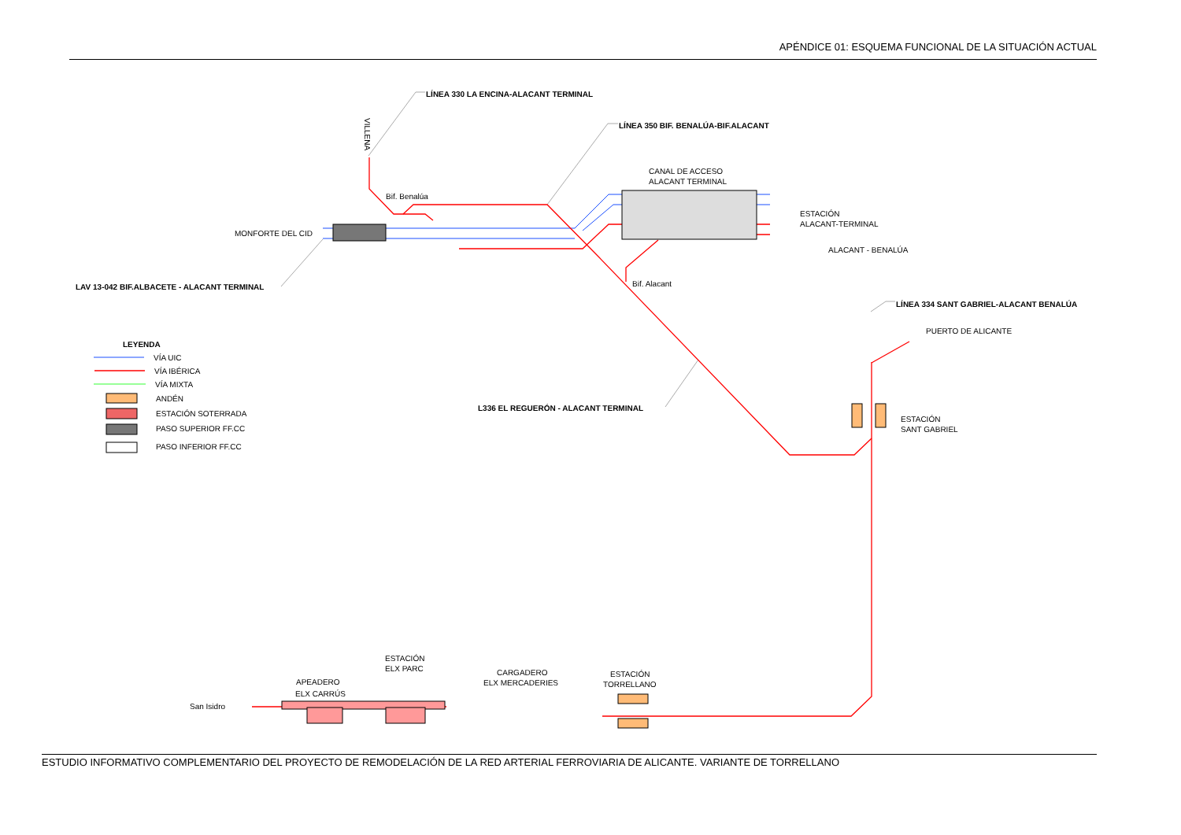APÉNDICE 01: ESQUEMA FUNCIONAL DE LA SITUACIÓN ACTUAL
LÍNEA 330 LA ENCINA-ALACANT TERMINAL
LÍNEA 350 BIF. BENALÚA-BIF.ALACANT
CANAL DE ACCESO
ALACANT TERMINAL
Bif. Benalúa
MONFORTE DEL CID
ESTACIÓN
ALACANT-TERMINAL
ALACANT - BENALÚA
LAV 13-042 BIF.ALBACETE - ALACANT TERMINAL
Bif. Alacant
LÍNEA 334 SANT GABRIEL-ALACANT BENALÚA
PUERTO DE ALICANTE
LEYENDA
VÍA UIC
VÍA IBÉRICA
VÍA MIXTA
ANDÉN
ESTACIÓN SOTERRADA
PASO SUPERIOR FF.CC
PASO INFERIOR FF.CC
L336 EL REGUERÓN - ALACANT TERMINAL
ESTACIÓN
SANT GABRIEL
ESTACIÓN
ELX PARC
APEADERO
ELX CARRÚS
CARGADERO
ELX MERCADERIES
ESTACIÓN
TORRELLANO
San Isidro
VILLENA
ESTUDIO INFORMATIVO COMPLEMENTARIO DEL PROYECTO DE REMODELACIÓN DE LA RED ARTERIAL FERROVIARIA DE ALICANTE. VARIANTE DE TORRELLANO